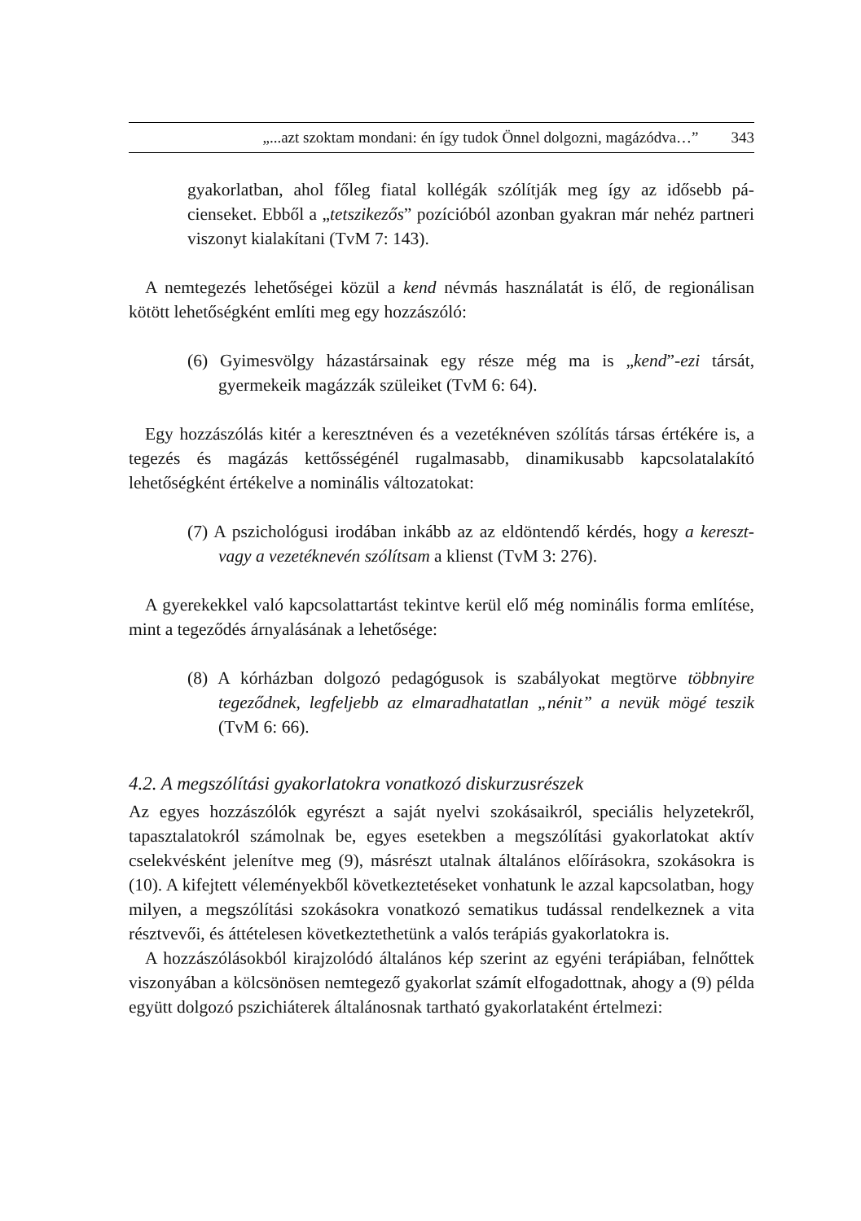„...azt szoktam mondani: én így tudok Önnel dolgozni, magázódva…” 343
gyakorlatban, ahol főleg fiatal kollégák szólítják meg így az idősebb pá­cienseket. Ebből a „tetszikezős” pozícióból azonban gyakran már nehéz partneri viszonyt kialakítani (TvM 7: 143).
A nemtegezés lehetőségei közül a kend névmás használatát is élő, de regioná­lisan kötött lehetőségként említi meg egy hozzászóló:
(6) Gyimesvölgy házastársainak egy része még ma is „kend”-ezi társát, gyermekeik magázzák szüleiket (TvM 6: 64).
Egy hozzászólás kitér a keresztnéven és a vezetéknéven szólítás társas értékére is, a tegezés és magázás kettősségénél rugalmasabb, dinamikusabb kapcsolat­alakító lehetőségként értékelve a nominális változatokat:
(7) A pszichológusi irodában inkább az az eldöntendő kérdés, hogy a ke­reszt- vagy a vezetéknevén szólítsam a klienst (TvM 3: 276).
A gyerekekkel való kapcsolattartást tekintve kerül elő még nominális forma említése, mint a tegeződés árnyalásának a lehetősége:
(8) A kórházban dolgozó pedagógusok is szabályokat megtörve több­nyire tegeződnek, legfeljebb az elmaradhatatlan „nénit” a nevük mögé teszik (TvM 6: 66).
4.2. A megszólítási gyakorlatokra vonatkozó diskurzusrészek
Az egyes hozzászólók egyrészt a saját nyelvi szokásaikról, speciális helyzetekről, tapasztalatokról számolnak be, egyes esetekben a megszólítási gyakorlatokat aktív cselekvésként jelenítve meg (9), másrészt utalnak általános előírásokra, szokásokra is (10). A kifejtett véleményekből következtetéseket vonhatunk le azzal kapcsolatban, hogy milyen, a megszólítási szokásokra vonatkozó sema­tikus tudással rendelkeznek a vita résztvevői, és áttételesen következtethetünk a valós terápiás gyakorlatokra is.
A hozzászólásokból kirajzolódó általános kép szerint az egyéni terápiában, felnőttek viszonyában a kölcsönösen nemtegező gyakorlat számít elfogadottnak, ahogy a (9) példa együtt dolgozó pszichiáterek általánosnak tartható gyakor­lataként értelmezi: